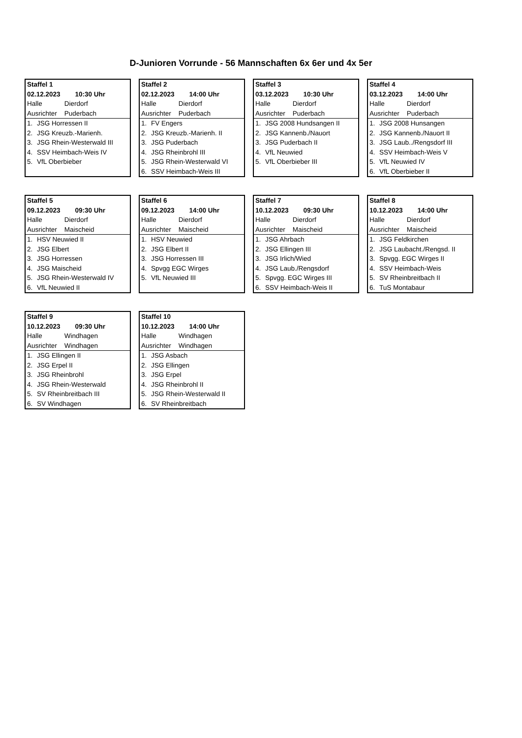D-Junioren Vorrunde - 56 Mannschaften 6x 6er und 4x 5er
| Staffel 1 | |
| 02.12.2023 10:30 Uhr | |
| Halle Dierdorf | |
| Ausrichter Puderbach | |
| 1. | JSG Horressen II |
| 2. | JSG Kreuzb.-Marienh. |
| 3. | JSG Rhein-Westerwald III |
| 4. | SSV Heimbach-Weis IV |
| 5. | VfL Oberbieber |
| Staffel 2 | |
| 02.12.2023 14:00 Uhr | |
| Halle Dierdorf | |
| Ausrichter Puderbach | |
| 1. | FV Engers |
| 2. | JSG Kreuzb.-Marienh. II |
| 3. | JSG Puderbach |
| 4. | JSG Rheinbrohl III |
| 5. | JSG Rhein-Westerwald VI |
| 6. | SSV Heimbach-Weis III |
| Staffel 3 | |
| 03.12.2023 10:30 Uhr | |
| Halle Dierdorf | |
| Ausrichter Puderbach | |
| 1. | JSG 2008 Hundsangen II |
| 2. | JSG Kannenb./Nauort |
| 3. | JSG Puderbach II |
| 4. | VfL Neuwied |
| 5. | VfL Oberbieber III |
| Staffel 4 | |
| 03.12.2023 14:00 Uhr | |
| Halle Dierdorf | |
| Ausrichter Puderbach | |
| 1. | JSG 2008 Hunsangen |
| 2. | JSG Kannenb./Nauort II |
| 3. | JSG Laub../Rengsdorf III |
| 4. | SSV Heimbach-Weis V |
| 5. | VfL Neuwied IV |
| 6. | VfL Oberbieber II |
| Staffel 5 | |
| 09.12.2023 09:30 Uhr | |
| Halle Dierdorf | |
| Ausrichter Maischeid | |
| 1. | HSV Neuwied II |
| 2. | JSG Elbert |
| 3. | JSG Horressen |
| 4. | JSG Maischeid |
| 5. | JSG Rhein-Westerwald IV |
| 6. | VfL Neuwied II |
| Staffel 6 | |
| 09.12.2023 14:00 Uhr | |
| Halle Dierdorf | |
| Ausrichter Maischeid | |
| 1. | HSV Neuwied |
| 2. | JSG Elbert II |
| 3. | JSG Horressen III |
| 4. | Spvgg EGC Wirges |
| 5. | VfL Neuwied III |
| Staffel 7 | |
| 10.12.2023 09:30 Uhr | |
| Halle Dierdorf | |
| Ausrichter Maischeid | |
| 1. | JSG Ahrbach |
| 2. | JSG Ellingen III |
| 3. | JSG Irlich/Wied |
| 4. | JSG Laub./Rengsdorf |
| 5. | Spvgg. EGC Wirges III |
| 6. | SSV Heimbach-Weis II |
| Staffel 8 | |
| 10.12.2023 14:00 Uhr | |
| Halle Dierdorf | |
| Ausrichter Maischeid | |
| 1. | JSG Feldkirchen |
| 2. | JSG Laubacht./Rengsd. II |
| 3. | Spvgg. EGC Wirges II |
| 4. | SSV Heimbach-Weis |
| 5. | SV Rheinbreitbach II |
| 6. | TuS Montabaur |
| Staffel 9 | |
| 10.12.2023 09:30 Uhr | |
| Halle Windhagen | |
| Ausrichter Windhagen | |
| 1. | JSG Ellingen II |
| 2. | JSG Erpel II |
| 3. | JSG Rheinbrohl |
| 4. | JSG Rhein-Westerwald |
| 5. | SV Rheinbreitbach III |
| 6. | SV Windhagen |
| Staffel 10 | |
| 10.12.2023 14:00 Uhr | |
| Halle Windhagen | |
| Ausrichter Windhagen | |
| 1. | JSG Asbach |
| 2. | JSG Ellingen |
| 3. | JSG Erpel |
| 4. | JSG Rheinbrohl II |
| 5. | JSG Rhein-Westerwald II |
| 6. | SV Rheinbreitbach |